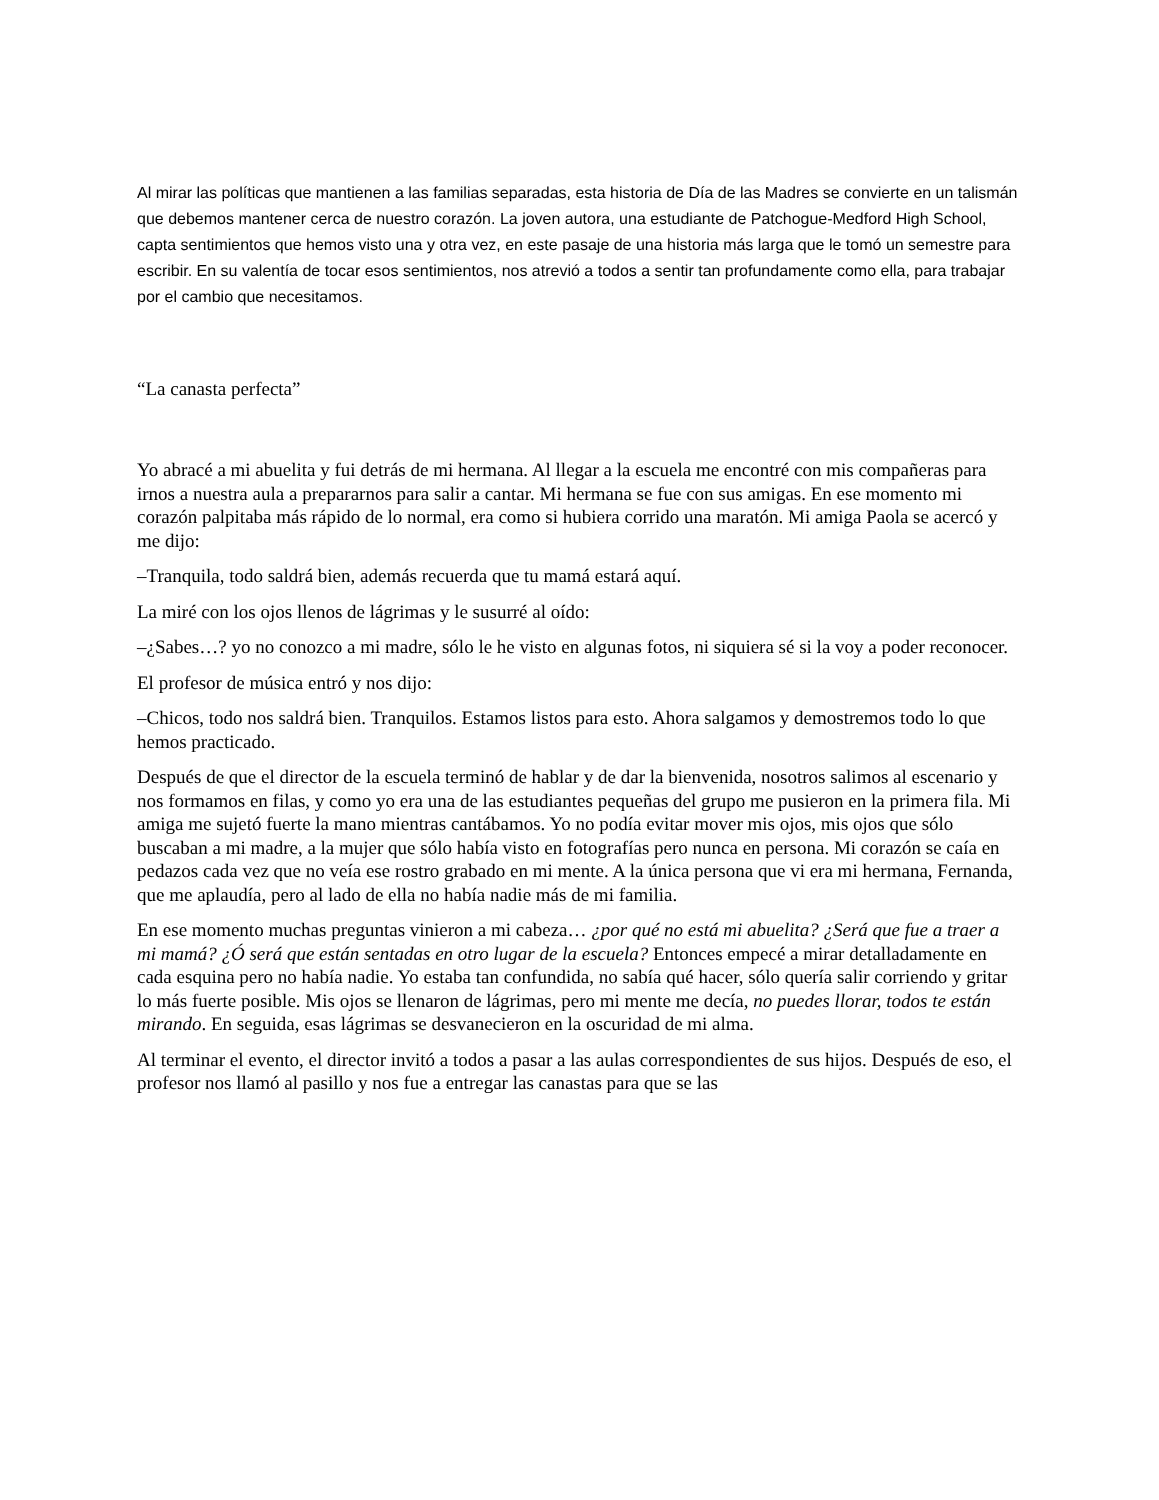Al mirar las políticas que mantienen a las familias separadas, esta historia de Día de las Madres se convierte en un talismán que debemos mantener cerca de nuestro corazón. La joven autora, una estudiante de Patchogue-Medford High School, capta sentimientos que hemos visto una y otra vez, en este pasaje de una historia más larga que le tomó un semestre para escribir. En su valentía de tocar esos sentimientos, nos atrevió a todos a sentir tan profundamente como ella, para trabajar por el cambio que necesitamos.
“La canasta perfecta”
Yo abracé a mi abuelita y fui detrás de mi hermana. Al llegar a la escuela me encontré con mis compañeras para irnos a nuestra aula a prepararnos para salir a cantar. Mi hermana se fue con sus amigas. En ese momento mi corazón palpitaba más rápido de lo normal, era como si hubiera corrido una maratón. Mi amiga Paola se acercó y me dijo:
–Tranquila, todo saldrá bien, además recuerda que tu mamá estará aquí.
La miré con los ojos llenos de lágrimas y le susurré al oído:
–¿Sabes…? yo no conozco a mi madre, sólo le he visto en algunas fotos, ni siquiera sé si la voy a poder reconocer.
El profesor de música entró y nos dijo:
–Chicos, todo nos saldrá bien. Tranquilos. Estamos listos para esto. Ahora salgamos y demostremos todo lo que hemos practicado.
Después de que el director de la escuela terminó de hablar y de dar la bienvenida, nosotros salimos al escenario y nos formamos en filas, y como yo era una de las estudiantes pequeñas del grupo me pusieron en la primera fila. Mi amiga me sujetó fuerte la mano mientras cantábamos. Yo no podía evitar mover mis ojos, mis ojos que sólo buscaban a mi madre, a la mujer que sólo había visto en fotografías pero nunca en persona. Mi corazón se caía en pedazos cada vez que no veía ese rostro grabado en mi mente. A la única persona que vi era mi hermana, Fernanda, que me aplaudía, pero al lado de ella no había nadie más de mi familia.
En ese momento muchas preguntas vinieron a mi cabeza… ¿por qué no está mi abuelita? ¿Será que fue a traer a mi mamá? ¿Ó será que están sentadas en otro lugar de la escuela? Entonces empecé a mirar detalladamente en cada esquina pero no había nadie. Yo estaba tan confundida, no sabía qué hacer, sólo quería salir corriendo y gritar lo más fuerte posible. Mis ojos se llenaron de lágrimas, pero mi mente me decía, no puedes llorar, todos te están mirando. En seguida, esas lágrimas se desvanecieron en la oscuridad de mi alma.
Al terminar el evento, el director invitó a todos a pasar a las aulas correspondientes de sus hijos. Después de eso, el profesor nos llamó al pasillo y nos fue a entregar las canastas para que se las